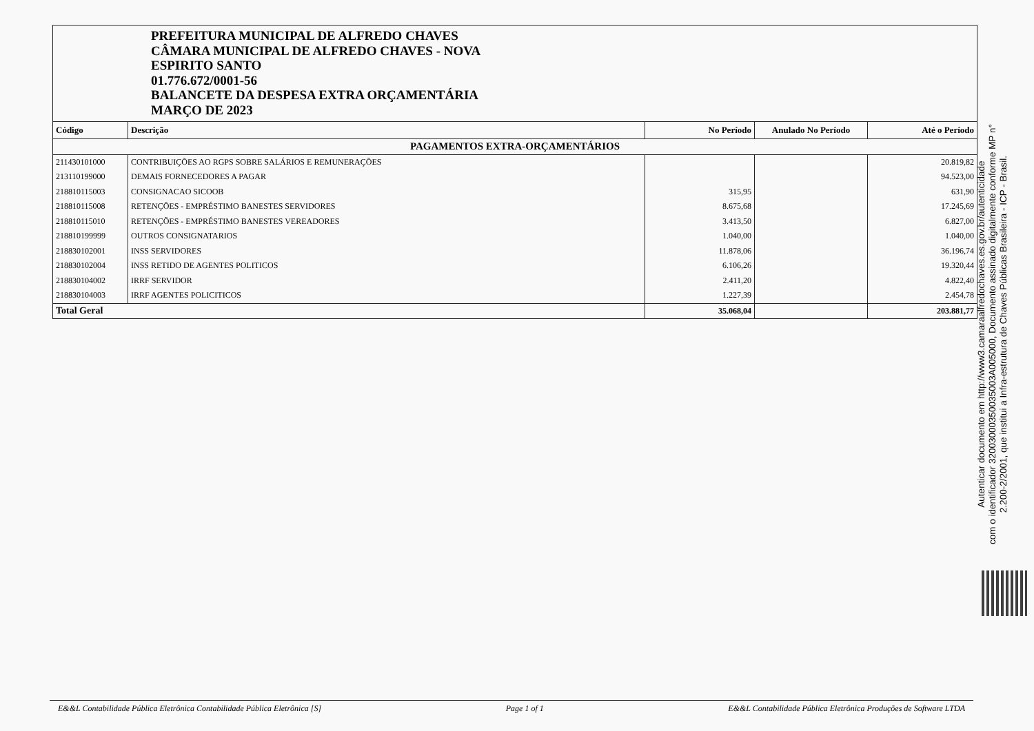PREFEITURA MUNICIPAL DE ALFREDO CHAVES
CÂMARA MUNICIPAL DE ALFREDO CHAVES - NOVA
ESPIRITO SANTO
01.776.672/0001-56
BALANCETE DA DESPESA EXTRA ORÇAMENTÁRIA
MARÇO DE 2023
| Código | Descrição | No Período | Anulado No Período | Até o Período |
| --- | --- | --- | --- | --- |
| PAGAMENTOS EXTRA-ORÇAMENTÁRIOS | | | | |
| 211430101000 | CONTRIBUIÇÕES AO RGPS SOBRE SALÁRIOS E REMUNERAÇÕES | | | 20.819,82 |
| 213110199000 | DEMAIS FORNECEDORES A PAGAR | | | 94.523,00 |
| 218810115003 | CONSIGNACAO SICOOB | 315,95 | | 631,90 |
| 218810115008 | RETENÇÕES - EMPRÉSTIMO BANESTES SERVIDORES | 8.675,68 | | 17.245,69 |
| 218810115010 | RETENÇÕES - EMPRÉSTIMO BANESTES VEREADORES | 3.413,50 | | 6.827,00 |
| 218810199999 | OUTROS CONSIGNATARIOS | 1.040,00 | | 1.040,00 |
| 218830102001 | INSS SERVIDORES | 11.878,06 | | 36.196,74 |
| 218830102004 | INSS RETIDO DE AGENTES POLITICOS | 6.106,26 | | 19.320,44 |
| 218830104002 | IRRF SERVIDOR | 2.411,20 | | 4.822,40 |
| 218830104003 | IRRF AGENTES POLICITICOS | 1.227,39 | | 2.454,78 |
| Total Geral | | 35.068,04 | | 203.881,77 |
Autenticar documento em http://www3.camaraalfredochaves.es.gov.br/autenticidade
com o identificador 32003000350035003A005000, Documento assinado digitalmente conforme MP n°
2.200-2/2001, que institui a Infra-estrutura de Chaves Públicas Brasileira - ICP - Brasil.
E&&L Contabilidade Pública Eletrônica Contabilidade Pública Eletrônica [S] Page 1 of 1 E&&L Contabilidade Pública Eletrônica Produções de Software LTDA